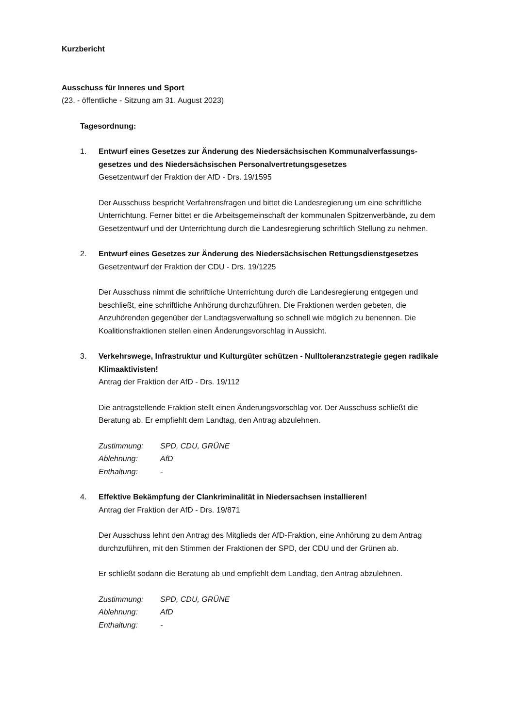Kurzbericht
Ausschuss für Inneres und Sport
(23. - öffentliche - Sitzung am 31. August 2023)
Tagesordnung:
1. Entwurf eines Gesetzes zur Änderung des Niedersächsischen Kommunalverfassungs­gesetzes und des Niedersächsischen Personalvertretungsgesetzes
Gesetzentwurf der Fraktion der AfD - Drs. 19/1595
Der Ausschuss bespricht Verfahrensfragen und bittet die Landesregierung um eine schriftliche Unterrichtung. Ferner bittet er die Arbeitsgemeinschaft der kommunalen Spitzenverbände, zu dem Gesetzentwurf und der Unterrichtung durch die Landesregierung schriftlich Stellung zu nehmen.
2. Entwurf eines Gesetzes zur Änderung des Niedersächsischen Rettungsdienstgesetzes
Gesetzentwurf der Fraktion der CDU - Drs. 19/1225
Der Ausschuss nimmt die schriftliche Unterrichtung durch die Landesregierung entgegen und beschließt, eine schriftliche Anhörung durchzuführen. Die Fraktionen werden gebeten, die Anzuhörenden gegenüber der Landtagsverwaltung so schnell wie möglich zu benennen. Die Koalitionsfraktionen stellen einen Änderungsvorschlag in Aussicht.
3. Verkehrswege, Infrastruktur und Kulturgüter schützen - Nulltoleranzstrategie gegen radikale Klimaaktivisten!
Antrag der Fraktion der AfD - Drs. 19/112
Die antragstellende Fraktion stellt einen Änderungsvorschlag vor. Der Ausschuss schließt die Beratung ab. Er empfiehlt dem Landtag, den Antrag abzulehnen.
| Zustimmung: | SPD, CDU, GRÜNE |
| Ablehnung: | AfD |
| Enthaltung: | - |
4. Effektive Bekämpfung der Clankriminalität in Niedersachsen installieren!
Antrag der Fraktion der AfD - Drs. 19/871
Der Ausschuss lehnt den Antrag des Mitglieds der AfD-Fraktion, eine Anhörung zu dem Antrag durchzuführen, mit den Stimmen der Fraktionen der SPD, der CDU und der Grünen ab.
Er schließt sodann die Beratung ab und empfiehlt dem Landtag, den Antrag abzulehnen.
| Zustimmung: | SPD, CDU, GRÜNE |
| Ablehnung: | AfD |
| Enthaltung: | - |